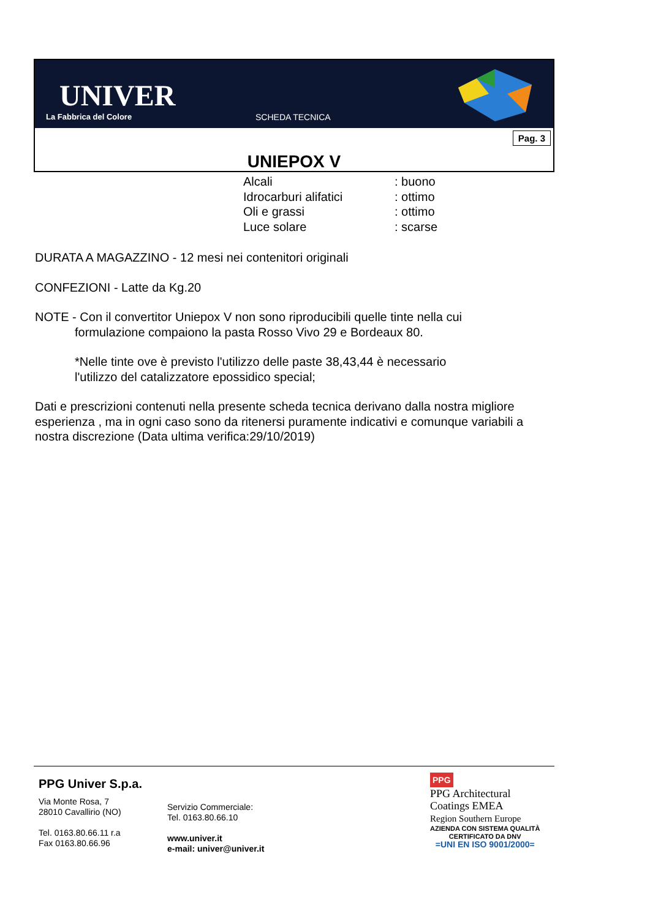UNIVER
La Fabbrica del Colore SCHEDA TECNICA
Pag. 3
UNIEPOX V
Alcali: buono
Idrocarburi alifatici: ottimo
Oli e grassi: ottimo
Luce solare: scarse
DURATA A MAGAZZINO - 12 mesi nei contenitori originali
CONFEZIONI - Latte da Kg.20
NOTE - Con il convertitor Uniepox V non sono riproducibili quelle tinte nella cui
formulazione compaiono la pasta Rosso Vivo 29 e Bordeaux 80.
*Nelle tinte ove è previsto l'utilizzo delle paste 38,43,44 è necessario
l'utilizzo del catalizzatore epossidico special;
Dati e prescrizioni contenuti nella presente scheda tecnica derivano dalla nostra migliore esperienza , ma in ogni caso sono da ritenersi puramente indicativi e comunque variabili a nostra discrezione (Data ultima verifica:29/10/2019)
PPG Univer S.p.a.
Via Monte Rosa, 7
28010 Cavallirio (NO)
Tel. 0163.80.66.11 r.a
Fax 0163.80.66.96
Servizio Commerciale:
Tel. 0163.80.66.10
www.univer.it
e-mail: univer@univer.it
PPG
PPG Architectural
Coatings EMEA
Region Southern Europe
AZIENDA CON SISTEMA QUALITÀ
CERTIFICATO DA DNV
=UNI EN ISO 9001/2000=